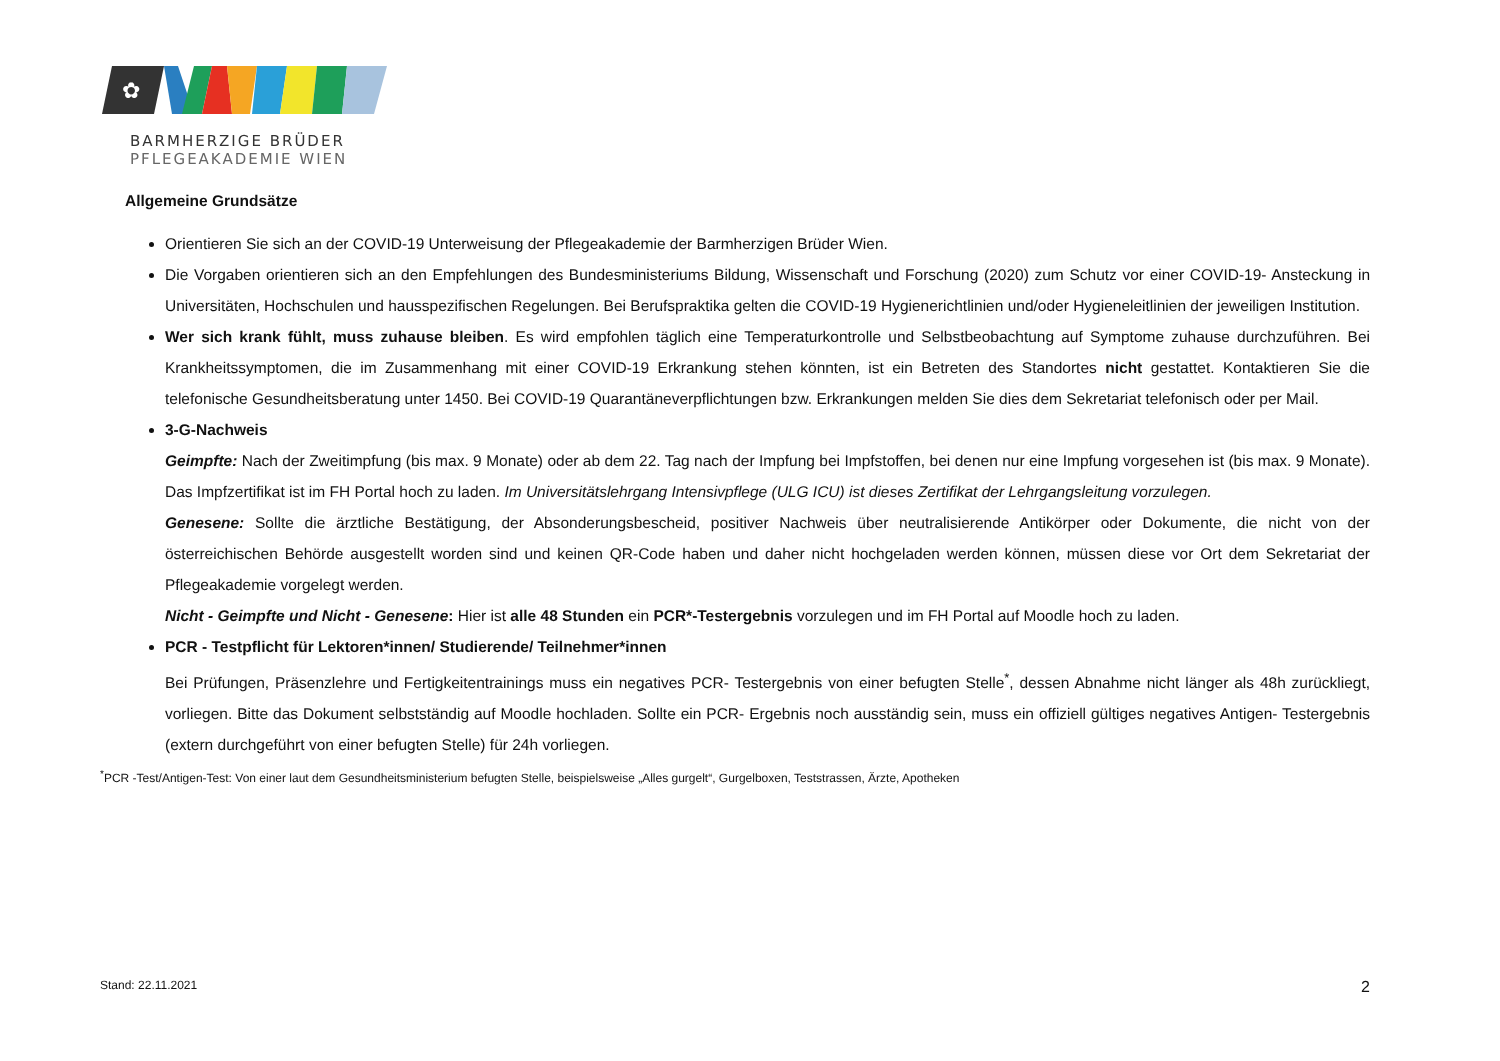✿
BARMHERZIGE BRÜDER
PFLEGEAKADEMIE WIEN
Allgemeine Grundsätze
Orientieren Sie sich an der COVID-19 Unterweisung der Pflegeakademie der Barmherzigen Brüder Wien.
Die Vorgaben orientieren sich an den Empfehlungen des Bundesministeriums Bildung, Wissenschaft und Forschung (2020) zum Schutz vor einer COVID-19- Ansteckung in Universitäten, Hochschulen und hausspezifischen Regelungen. Bei Berufspraktika gelten die COVID-19 Hygienerichtlinien und/oder Hygieneleitlinien der jeweiligen Institution.
Wer sich krank fühlt, muss zuhause bleiben. Es wird empfohlen täglich eine Temperaturkontrolle und Selbstbeobachtung auf Symptome zuhause durchzuführen. Bei Krankheitssymptomen, die im Zusammenhang mit einer COVID-19 Erkrankung stehen könnten, ist ein Betreten des Standortes nicht gestattet. Kontaktieren Sie die telefonische Gesundheitsberatung unter 1450. Bei COVID-19 Quarantäneverpflichtungen bzw. Erkrankungen melden Sie dies dem Sekretariat telefonisch oder per Mail.
3-G-Nachweis
Geimpfte: Nach der Zweitimpfung (bis max. 9 Monate) oder ab dem 22. Tag nach der Impfung bei Impfstoffen, bei denen nur eine Impfung vorgesehen ist (bis max. 9 Monate). Das Impfzertifikat ist im FH Portal hoch zu laden. Im Universitätslehrgang Intensivpflege (ULG ICU) ist dieses Zertifikat der Lehrgangsleitung vorzulegen.
Genesene: Sollte die ärztliche Bestätigung, der Absonderungsbescheid, positiver Nachweis über neutralisierende Antikörper oder Dokumente, die nicht von der österreichischen Behörde ausgestellt worden sind und keinen QR-Code haben und daher nicht hochgeladen werden können, müssen diese vor Ort dem Sekretariat der Pflegeakademie vorgelegt werden.
Nicht - Geimpfte und Nicht - Genesene: Hier ist alle 48 Stunden ein PCR*-Testergebnis vorzulegen und im FH Portal auf Moodle hoch zu laden.
PCR - Testpflicht für Lektoren*innen/ Studierende/ Teilnehmer*innen
Bei Prüfungen, Präsenzlehre und Fertigkeitentrainings muss ein negatives PCR- Testergebnis von einer befugten Stelle<sup>*</sup>, dessen Abnahme nicht länger als 48h zurückliegt, vorliegen. Bitte das Dokument selbstständig auf Moodle hochladen. Sollte ein PCR- Ergebnis noch ausständig sein, muss ein offiziell gültiges negatives Antigen- Testergebnis (extern durchgeführt von einer befugten Stelle) für 24h vorliegen.
<sup>*</sup> PCR -Test/Antigen-Test: Von einer laut dem Gesundheitsministerium befugten Stelle, beispielsweise „Alles gurgelt“, Gurgelboxen, Teststrassen, Ärzte, Apotheken
Stand: 22.11.2021 2